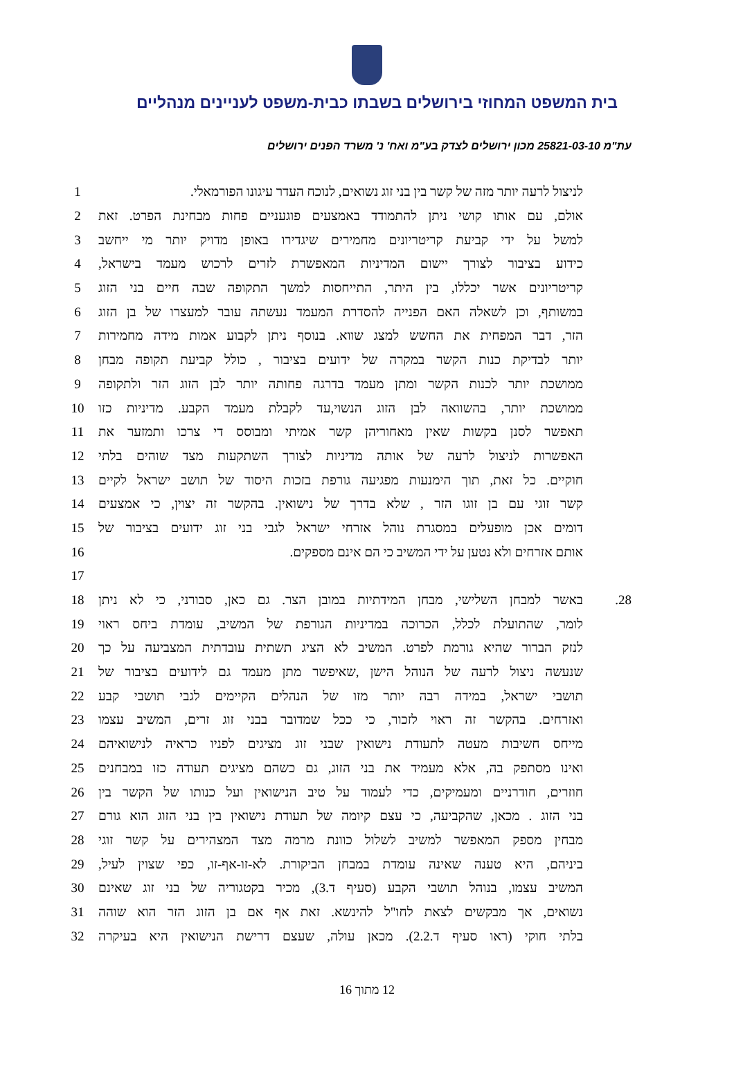בית המשפט המחוזי בירושלים בשבתו כבית-משפט לעניינים מנהליים
עת"מ 25821-03-10 מכון ירושלים לצדק בע"מ ואח' נ' משרד הפנים ירושלים
לניצול לרעה יותר מזה של קשר בין בני זוג נשואים, לנוכח העדר עיגונו הפורמאלי. 1
אולם, עם אותו קושי ניתן להתמודד באמצעים פוגעניים פחות מבחינת הפרט. זאת 2
למשל על ידי קביעת קריטריונים מחמירים שיגדירו באופן מדויק יותר מי ייחשב 3
כידוע בציבור לצורך יישום המדיניות המאפשרת לזרים לרכוש מעמד בישראל, 4
קריטריונים אשר יכללו, בין היתר, התייחסות למשך התקופה שבה חיים בני הזוג 5
במשותף, וכן לשאלה האם הפנייה להסדרת המעמד נעשתה עובר למעצרו של בן הזוג 6
הזר, דבר המפחית את החשש למצג שווא. בנוסף ניתן לקבוע אמות מידה מחמירות 7
יותר לבדיקת כנות הקשר במקרה של ידועים בציבור , כולל קביעת תקופה מבחן 8
ממושכת יותר לכנות הקשר ומתן מעמד בדרגה פחותה יותר לבן הזוג הזר ולתקופה 9
ממושכת יותר, בהשוואה לבן הזוג הנשוי,עד לקבלת מעמד הקבע. מדיניות כזו 10
תאפשר לסנן בקשות שאין מאחוריהן קשר אמיתי ומבוסס די צרכו ותמזער את 11
האפשרות לניצול לרעה של אותה מדיניות לצורך השתקעות מצד שוהים בלתי 12
חוקיים. כל זאת, תוך הימנעות מפגיעה גורפת בזכות היסוד של תושב ישראל לקיים 13
קשר זוגי עם בן זוגו הזר , שלא בדרך של נישואין. בהקשר זה יצוין, כי אמצעים 14
דומים אכן מופעלים במסגרת נוהל אזרחי ישראל לגבי בני זוג ידועים בציבור של 15
אותם אזרחים ולא נטען על ידי המשיב כי הם אינם מספקים. 16
17
28. באשר למבחן השלישי, מבחן המידתיות במובן הצר. גם כאן, סבורני, כי לא ניתן 18
לומר, שהתועלת לכלל, הכרוכה במדיניות הגורפת של המשיב, עומדת ביחס ראוי 19
לנזק הברור שהיא גורמת לפרט. המשיב לא הציג תשתית עובדתית המצביעה על כך 20
שנעשה ניצול לרעה של הנוהל הישן ,שאיפשר מתן מעמד גם לידועים בציבור של 21
תושבי ישראל, במידה רבה יותר מזו של הנהלים הקיימים לגבי תושבי קבע 22
ואזרחים. בהקשר זה ראוי לזכור, כי ככל שמדובר בבני זוג זרים, המשיב עצמו 23
מייחס חשיבות מעטה לתעודת נישואין שבני זוג מציגים לפניו כראיה לנישואיהם 24
ואינו מסתפק בה, אלא מעמיד את בני הזוג, גם כשהם מציגים תעודה כזו במבחנים 25
חוזרים, חודרניים ומעמיקים, כדי לעמוד על טיב הנישואין ועל כנותו של הקשר בין 26
בני הזוג . מכאן, שהקביעה, כי עצם קיומה של תעודת נישואין בין בני הזוג הוא גורם 27
מבחין מספק המאפשר למשיב לשלול כוונת מרמה מצד המצהירים על קשר זוגי 28
ביניהם, היא טענה שאינה עומדת במבחן הביקורת. לא-זו-אף-זו, כפי שצוין לעיל, 29
המשיב עצמו, בנוהל תושבי הקבע (סעיף ד.3), מכיר בקטגוריה של בני זוג שאינם 30
נשואים, אך מבקשים לצאת לחו"ל להינשא. זאת אף אם בן הזוג הזר הוא שוהה 31
בלתי חוקי (ראו סעיף ד.2.2). מכאן עולה, שעצם דרישת הנישואין היא בעיקרה 32
12 מתוך 16